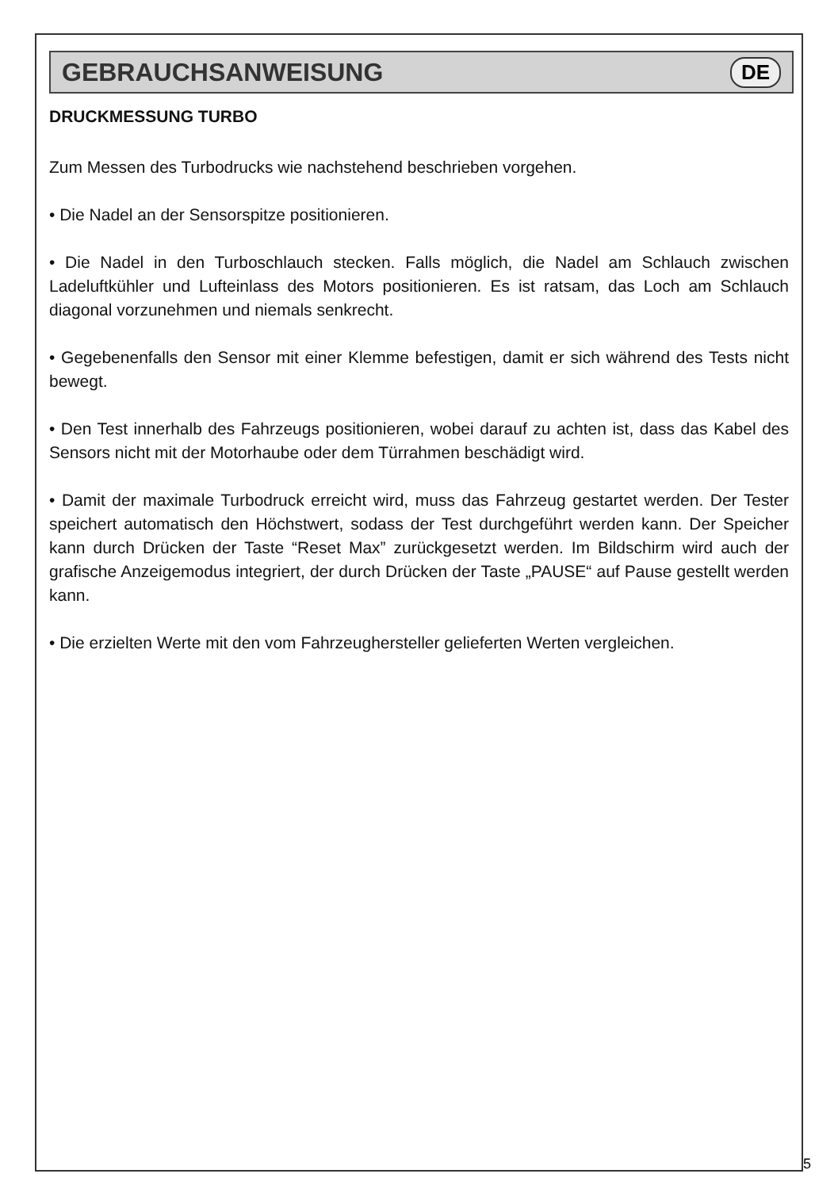GEBRAUCHSANWEISUNG
DE
DRUCKMESSUNG TURBO
Zum Messen des Turbodrucks wie nachstehend beschrieben vorgehen.
• Die Nadel an der Sensorspitze positionieren.
• Die Nadel in den Turboschlauch stecken. Falls möglich, die Nadel am Schlauch zwischen Ladeluftkühler und Lufteinlass des Motors positionieren. Es ist ratsam, das Loch am Schlauch diagonal vorzunehmen und niemals senkrecht.
• Gegebenenfalls den Sensor mit einer Klemme befestigen, damit er sich während des Tests nicht bewegt.
• Den Test innerhalb des Fahrzeugs positionieren, wobei darauf zu achten ist, dass das Kabel des Sensors nicht mit der Motorhaube oder dem Türrahmen beschädigt wird.
• Damit der maximale Turbodruck erreicht wird, muss das Fahrzeug gestartet werden. Der Tester speichert automatisch den Höchstwert, sodass der Test durchgeführt werden kann. Der Speicher kann durch Drücken der Taste “Reset Max” zurückgesetzt werden. Im Bildschirm wird auch der grafische Anzeigemodus integriert, der durch Drücken der Taste „PAUSE“ auf Pause gestellt werden kann.
• Die erzielten Werte mit den vom Fahrzeughersteller gelieferten Werten vergleichen.
5